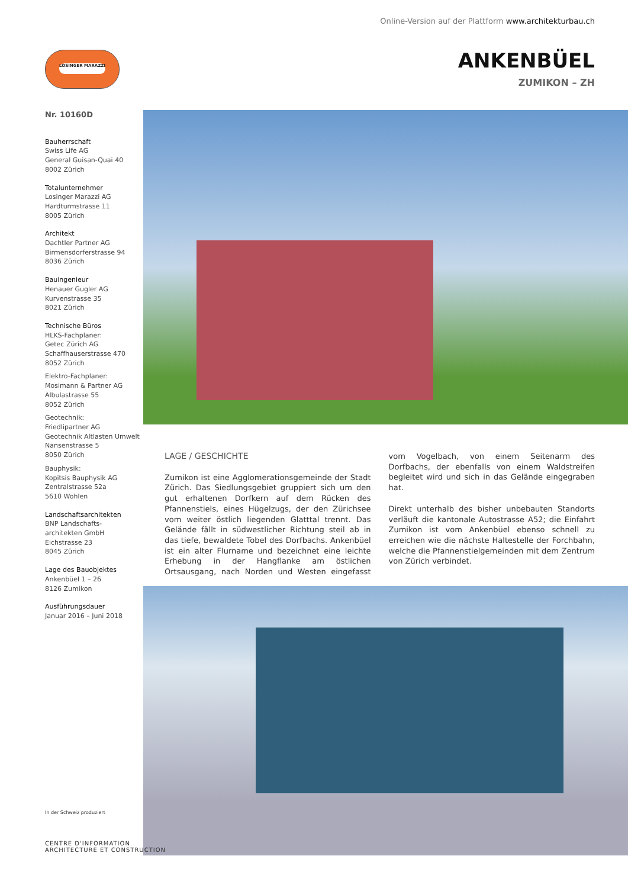Online-Version auf der Plattform www.architekturbau.ch
LOSINGER MARAZZI
ANKENBÜEL
ZUMIKON – ZH
Nr. 10160D
Bauherrschaft
Swiss Life AG
General Guisan-Quai 40
8002 Zürich
Totalunternehmer
Losinger Marazzi AG
Hardturmstrasse 11
8005 Zürich
Architekt
Dachtler Partner AG
Birmensdorferstrasse 94
8036 Zürich
Bauingenieur
Henauer Gugler AG
Kurvenstrasse 35
8021 Zürich
Technische Büros
HLKS-Fachplaner:
Getec Zürich AG
Schaffhauserstrasse 470
8052 Zürich
Elektro-Fachplaner:
Mosimann & Partner AG
Albulastrasse 55
8052 Zürich
Geotechnik:
Friedlipartner AG
Geotechnik Altlasten Umwelt
Nansenstrasse 5
8050 Zürich
Bauphysik:
Kopitsis Bauphysik AG
Zentralstrasse 52a
5610 Wohlen
Landschaftsarchitekten
BNP Landschafts-
architekten GmbH
Eichstrasse 23
8045 Zürich
Lage des Bauobjektes
Ankenbüel 1 – 26
8126 Zumikon
Ausführungsdauer
Januar 2016 – Juni 2018
LAGE / GESCHICHTE
Zumikon ist eine Agglomerationsgemeinde der Stadt Zürich. Das Siedlungsgebiet gruppiert sich um den gut erhaltenen Dorfkern auf dem Rücken des Pfannenstiels, eines Hügelzugs, der den Zürichsee vom weiter östlich liegenden Glatttal trennt. Das Gelände fällt in südwestlicher Richtung steil ab in das tiefe, bewaldete Tobel des Dorfbachs. Ankenbüel ist ein alter Flurname und bezeichnet eine leichte Erhebung in der Hangflanke am östlichen Ortsausgang, nach Norden und Westen eingefasst vom Vogelbach, von einem Seitenarm des Dorfbachs, der ebenfalls von einem Waldstreifen begleitet wird und sich in das Gelände eingegraben hat.
Direkt unterhalb des bisher unbebauten Standorts verläuft die kantonale Autostrasse A52; die Einfahrt Zumikon ist vom Ankenbüel ebenso schnell zu erreichen wie die nächste Haltestelle der Forchbahn, welche die Pfannenstielgemeinden mit dem Zentrum von Zürich verbindet.
In der Schweiz produziert
CENTRE D'INFORMATION
ARCHITECTURE ET CONSTRUCTION